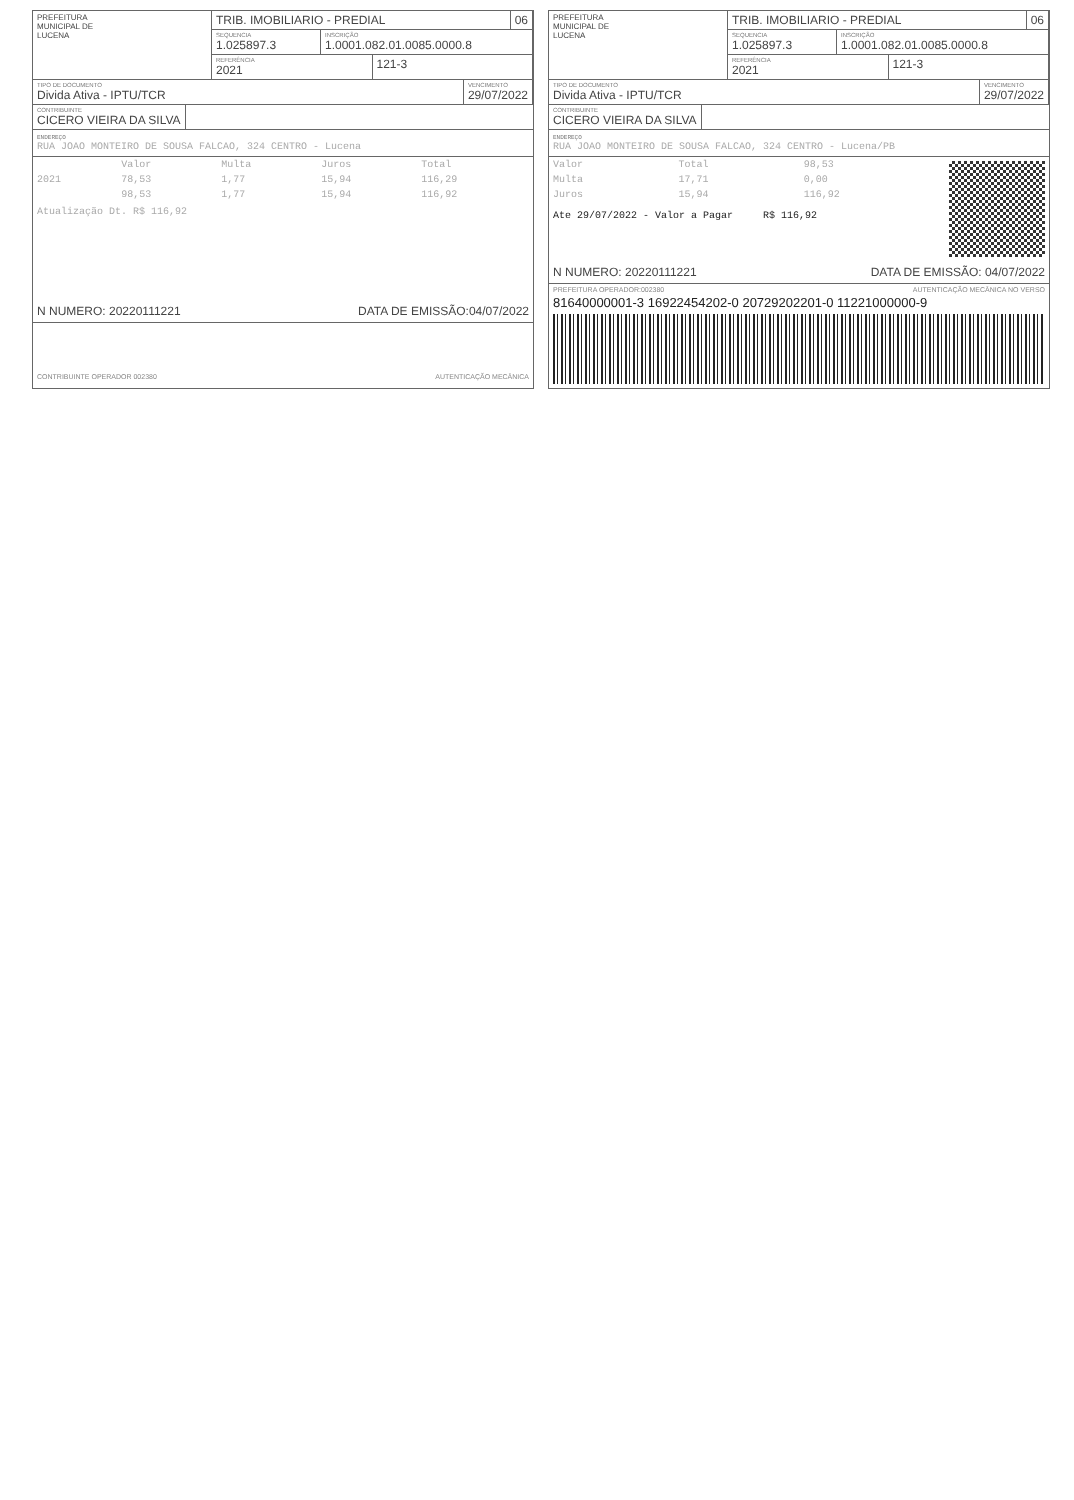PREFEITURA
MUNICIPAL DE
LUCENA
TRIB. IMOBILIARIO - PREDIAL 06
SEQUENCIA
1.025897.3
INSCRIÇÃO
1.0001.082.01.0085.0000.8
REFERÊNCIA
2021
121-3
TIPO DE DOCUMENTO
Divida Ativa - IPTU/TCR
VENCIMENTO
29/07/2022
CONTRIBUINTE
CICERO VIEIRA DA SILVA
ENDEREÇO
RUA JOAO MONTEIRO DE SOUSA FALCAO, 324 CENTRO - Lucena
| | Valor | Multa | Juros | Total |
| --- | --- | --- | --- | --- |
| 2021 | 78,53 | 1,77 | 15,94 | 116,29 |
| | 98,53 | 1,77 | 15,94 | 116,92 |
Atualização Dt. R$ 116,92
N NUMERO: 20220111221 DATA DE EMISSÃO:04/07/2022
CONTRIBUINTE OPERADOR 002380 AUTENTICAÇÃO MECÂNICA
PREFEITURA
MUNICIPAL DE
LUCENA
TRIB. IMOBILIARIO - PREDIAL 06
SEQUENCIA
1.025897.3
INSCRIÇÃO
1.0001.082.01.0085.0000.8
REFERÊNCIA
2021
121-3
TIPO DE DOCUMENTO
Divida Ativa - IPTU/TCR
VENCIMENTO
29/07/2022
CONTRIBUINTE
CICERO VIEIRA DA SILVA
ENDEREÇO
RUA JOAO MONTEIRO DE SOUSA FALCAO, 324 CENTRO - Lucena/PB
| Valor | Total | 98,53 |
| Multa | 17,71 | 0,00 |
| Juros | 15,94 | 116,92 |
Ate 29/07/2022 - Valor a Pagar R$ 116,92
N NUMERO: 20220111221 DATA DE EMISSÃO: 04/07/2022
PREFEITURA OPERADOR:002380 AUTENTICAÇÃO MECÂNICA NO VERSO
81640000001-3 16922454202-0 20729202201-0 11221000000-9